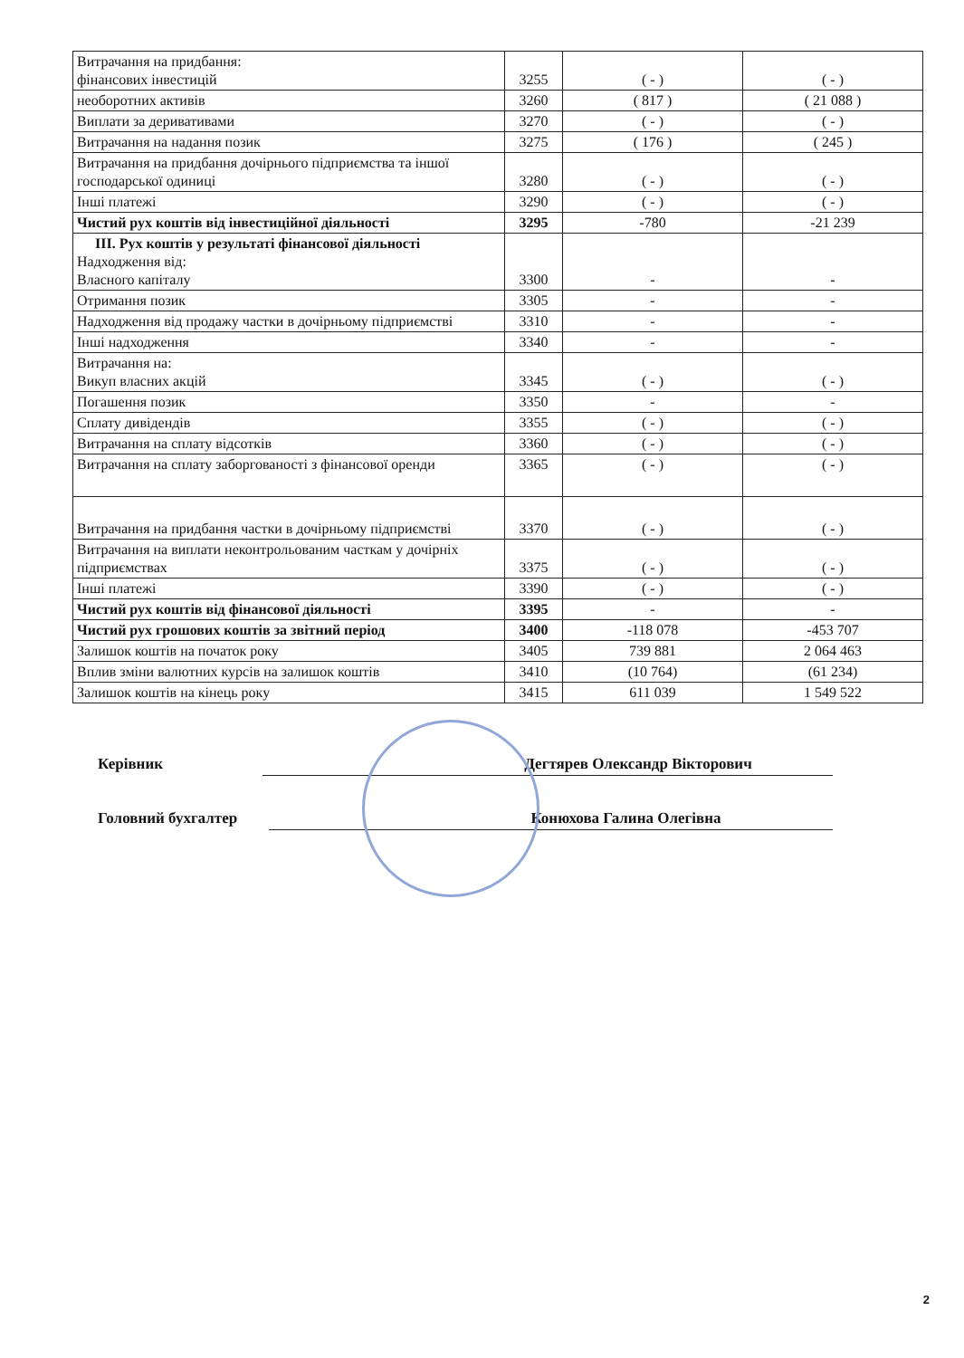| Витрачання на придбання: фінансових інвестицій | 3255 | ( - ) | ( - ) |
| необоротних активів | 3260 | ( 817 ) | ( 21 088 ) |
| Виплати за деривативами | 3270 | ( - ) | ( - ) |
| Витрачання на надання позик | 3275 | ( 176 ) | ( 245 ) |
| Витрачання на придбання дочірнього підприємства та іншої господарської одиниці | 3280 | ( - ) | ( - ) |
| Інші платежі | 3290 | ( - ) | ( - ) |
| Чистий рух коштів від інвестиційної діяльності | 3295 | -780 | -21 239 |
| ІІІ. Рух коштів у результаті фінансової діяльності Надходження від: Власного капіталу | 3300 | - | - |
| Отримання позик | 3305 | - | - |
| Надходження від продажу частки в дочірньому підприємстві | 3310 | - | - |
| Інші надходження | 3340 | - | - |
| Витрачання на: Викуп власних акцій | 3345 | ( - ) | ( - ) |
| Погашення позик | 3350 | - | - |
| Сплату дивідендів | 3355 | ( - ) | ( - ) |
| Витрачання на сплату відсотків | 3360 | ( - ) | ( - ) |
| Витрачання на сплату заборгованості з фінансової оренди | 3365 | ( - ) | ( - ) |
| Витрачання на придбання частки в дочірньому підприємстві | 3370 | ( - ) | ( - ) |
| Витрачання на виплати неконтрольованим часткам у дочірніх підприємствах | 3375 | ( - ) | ( - ) |
| Інші платежі | 3390 | ( - ) | ( - ) |
| Чистий рух коштів від фінансової діяльності | 3395 | - | - |
| Чистий рух грошових коштів за звітний період | 3400 | -118 078 | -453 707 |
| Залишок коштів на початок року | 3405 | 739 881 | 2 064 463 |
| Вплив зміни валютних курсів на залишок коштів | 3410 | (10 764) | (61 234) |
| Залишок коштів на кінець року | 3415 | 611 039 | 1 549 522 |
Керівник Дегтярев Олександр Вікторович
Головний бухгалтер Конюхова Галина Олегівна
2